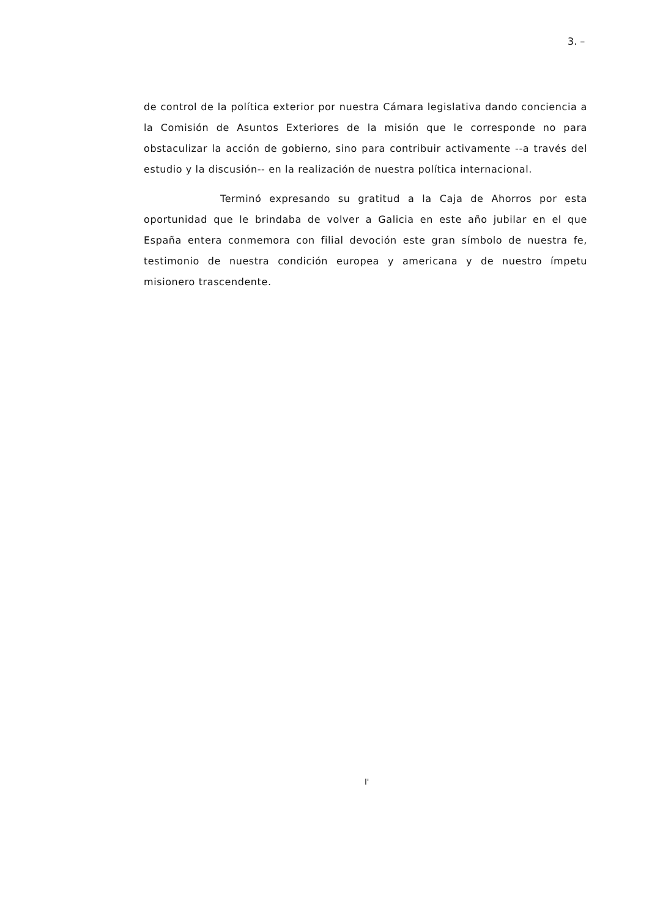3. –
de control de la política exterior por nuestra Cámara legislativa dando conciencia a la Comisión de Asuntos Exteriores de la misión que le corresponde no para obstaculizar la acción de gobierno, sino para contribuir activamente --a través del estudio y la discusión-- en la realización de nuestra política internacional.
Terminó expresando su gratitud a la Caja de Ahorros por esta oportunidad que le brindaba de volver a Galicia en este año jubilar en el que España entera conmemora con filial devoción este gran símbolo de nuestra fe, testimonio de nuestra condición europea y americana y de nuestro ímpetu misionero trascendente.
I'